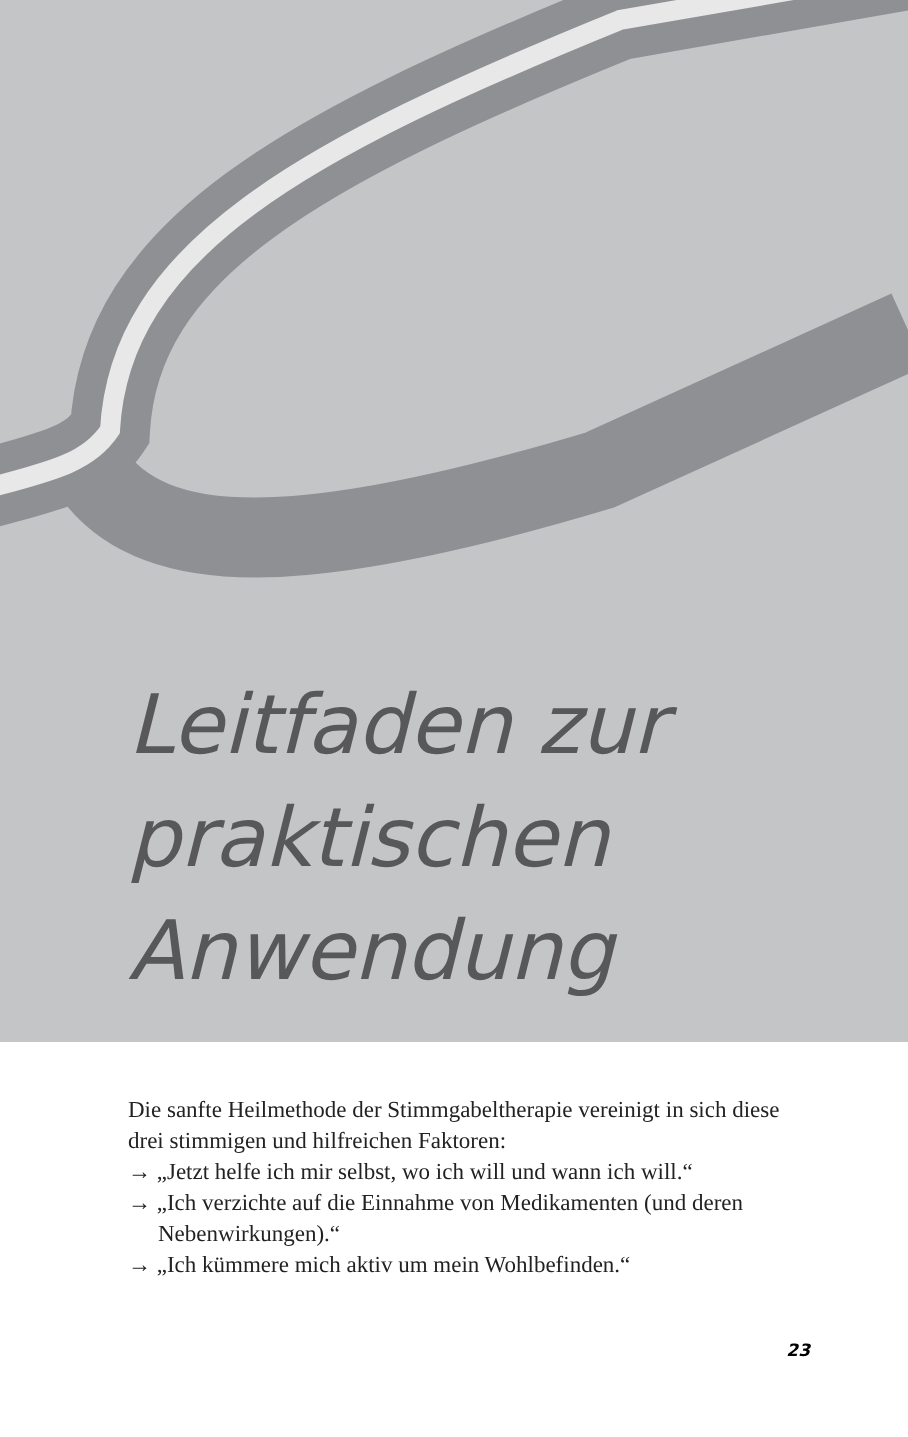Leitfaden zur
praktischen
Anwendung
Die sanfte Heilmethode der Stimmgabeltherapie vereinigt in sich diese drei stimmigen und hilfreichen Faktoren:
→ „Jetzt helfe ich mir selbst, wo ich will und wann ich will.“
→ „Ich verzichte auf die Einnahme von Medikamenten (und deren Nebenwirkungen).“
→ „Ich kümmere mich aktiv um mein Wohlbefinden.“
23